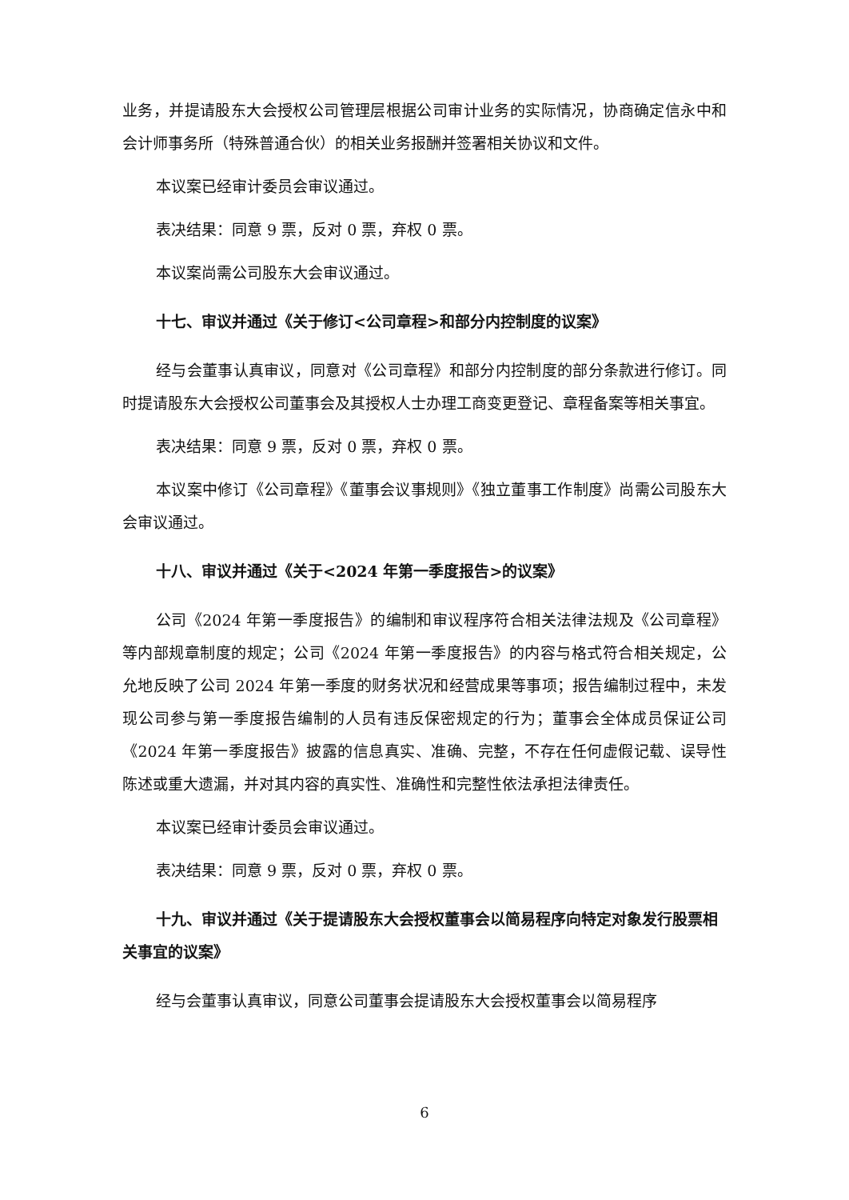业务，并提请股东大会授权公司管理层根据公司审计业务的实际情况，协商确定信永中和会计师事务所（特殊普通合伙）的相关业务报酬并签署相关协议和文件。
本议案已经审计委员会审议通过。
表决结果：同意 9 票，反对 0 票，弃权 0 票。
本议案尚需公司股东大会审议通过。
十七、审议并通过《关于修订<公司章程>和部分内控制度的议案》
经与会董事认真审议，同意对《公司章程》和部分内控制度的部分条款进行修订。同时提请股东大会授权公司董事会及其授权人士办理工商变更登记、章程备案等相关事宜。
表决结果：同意 9 票，反对 0 票，弃权 0 票。
本议案中修订《公司章程》《董事会议事规则》《独立董事工作制度》尚需公司股东大会审议通过。
十八、审议并通过《关于<2024 年第一季度报告>的议案》
公司《2024 年第一季度报告》的编制和审议程序符合相关法律法规及《公司章程》等内部规章制度的规定；公司《2024 年第一季度报告》的内容与格式符合相关规定，公允地反映了公司 2024 年第一季度的财务状况和经营成果等事项；报告编制过程中，未发现公司参与第一季度报告编制的人员有违反保密规定的行为；董事会全体成员保证公司《2024 年第一季度报告》披露的信息真实、准确、完整，不存在任何虚假记载、误导性陈述或重大遗漏，并对其内容的真实性、准确性和完整性依法承担法律责任。
本议案已经审计委员会审议通过。
表决结果：同意 9 票，反对 0 票，弃权 0 票。
十九、审议并通过《关于提请股东大会授权董事会以简易程序向特定对象发行股票相关事宜的议案》
经与会董事认真审议，同意公司董事会提请股东大会授权董事会以简易程序
6